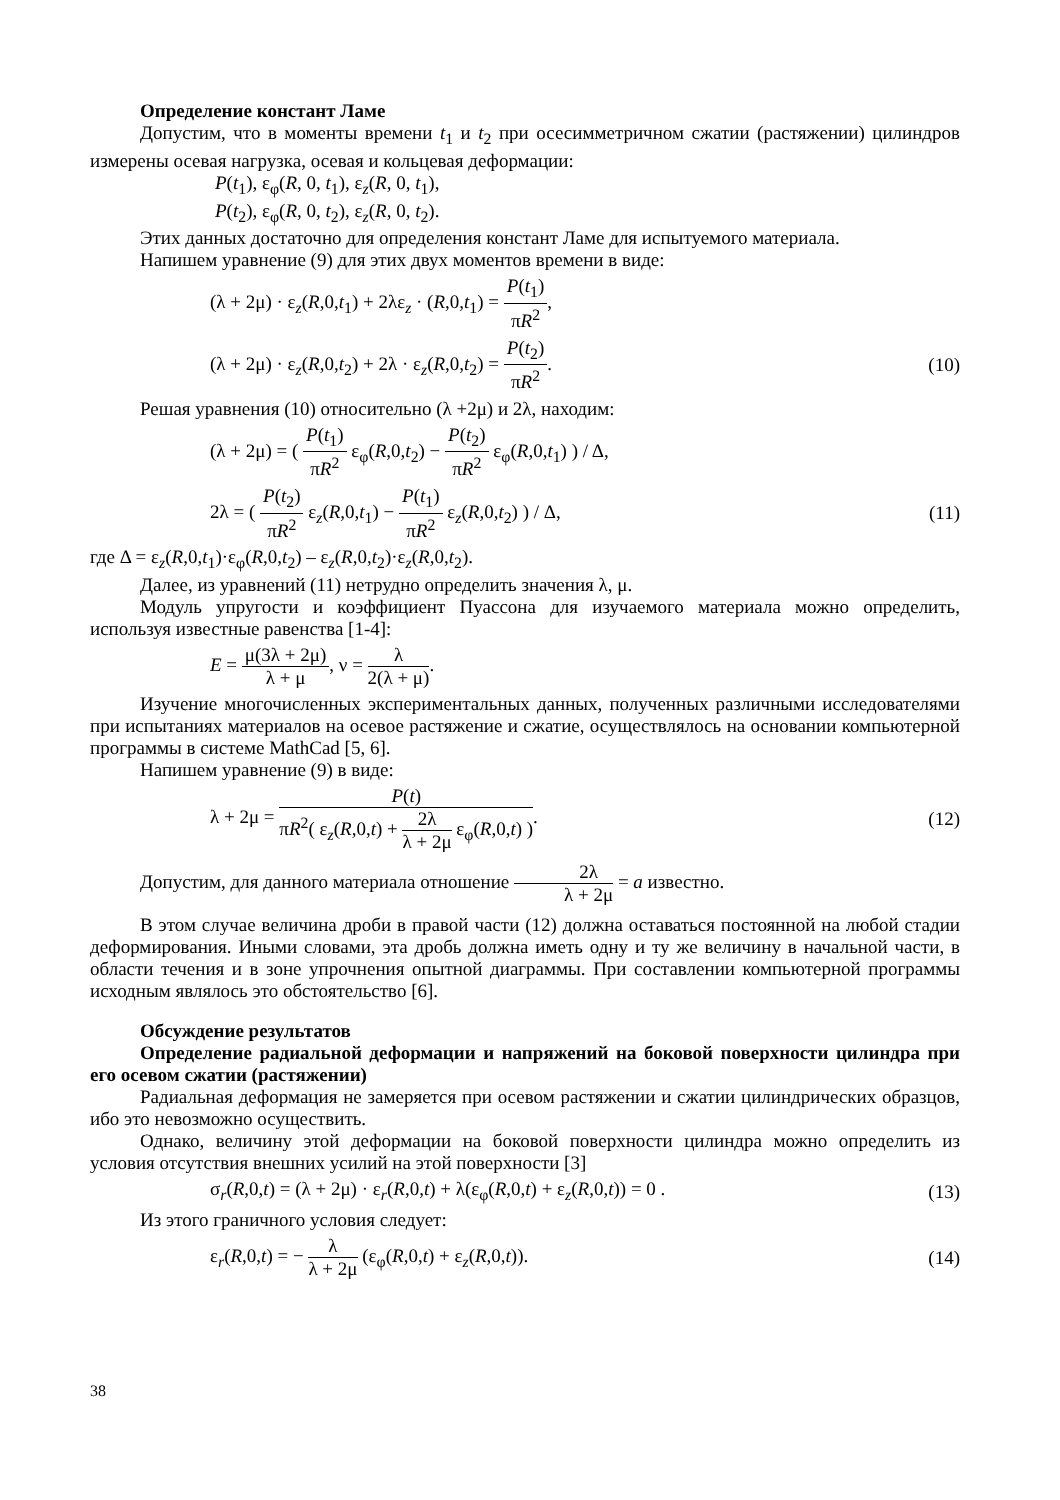Определение констант Ламе
Допустим, что в моменты времени t<sub>1</sub> и t<sub>2</sub> при осесимметричном сжатии (растяжении) цилиндров измерены осевая нагрузка, осевая и кольцевая деформации:
P(t<sub>1</sub>), ε<sub>φ</sub>(R, 0, t<sub>1</sub>), ε<sub>z</sub>(R, 0, t<sub>1</sub>),
P(t<sub>2</sub>), ε<sub>φ</sub>(R, 0, t<sub>2</sub>), ε<sub>z</sub>(R, 0, t<sub>2</sub>).
Этих данных достаточно для определения констант Ламе для испытуемого материала.
Напишем уравнение (9) для этих двух моментов времени в виде:
(λ + 2μ) · ε<sub>z</sub>(R,0,t<sub>1</sub>) + 2λε<sub>z</sub> · (R,0,t<sub>1</sub>) = P(t<sub>1</sub>) πR<sup>2</sup>,
(λ + 2μ) · ε<sub>z</sub>(R,0,t<sub>2</sub>) + 2λ · ε<sub>z</sub>(R,0,t<sub>2</sub>) = P(t<sub>2</sub>) πR<sup>2</sup>. (10)
Решая уравнения (10) относительно (λ +2μ) и 2λ, находим:
(λ + 2μ) = ( P(t<sub>1</sub>) πR<sup>2</sup> ε<sub>φ</sub>(R,0,t<sub>2</sub>) − P(t<sub>2</sub>) πR<sup>2</sup> ε<sub>φ</sub>(R,0,t<sub>1</sub>) ) / Δ,
2λ = ( P(t<sub>2</sub>) πR<sup>2</sup> ε<sub>z</sub>(R,0,t<sub>1</sub>) − P(t<sub>1</sub>) πR<sup>2</sup> ε<sub>z</sub>(R,0,t<sub>2</sub>) ) / Δ, (11)
где Δ = ε<sub>z</sub>(R,0,t<sub>1</sub>)·ε<sub>φ</sub>(R,0,t<sub>2</sub>) – ε<sub>z</sub>(R,0,t<sub>2</sub>)·ε<sub>z</sub>(R,0,t<sub>2</sub>).
Далее, из уравнений (11) нетрудно определить значения λ, μ.
Модуль упругости и коэффициент Пуассона для изучаемого материала можно определить, используя известные равенства [1-4]:
E = μ(3λ + 2μ) λ + μ, ν = λ 2(λ + μ).
Изучение многочисленных экспериментальных данных, полученных различными исследователями при испытаниях материалов на осевое растяжение и сжатие, осуществлялось на основании компьютерной программы в системе MathCad [5, 6].
Напишем уравнение (9) в виде:
λ + 2μ = P(t) πR<sup>2</sup>( ε<sub>z</sub>(R,0,t) + 2λ λ + 2μ ε<sub>φ</sub>(R,0,t) ). (12)
Допустим, для данного материала отношение 2λ λ + 2μ = a известно.
В этом случае величина дроби в правой части (12) должна оставаться постоянной на любой стадии деформирования. Иными словами, эта дробь должна иметь одну и ту же величину в начальной части, в области течения и в зоне упрочнения опытной диаграммы. При составлении компьютерной программы исходным являлось это обстоятельство [6].
Обсуждение результатов
Определение радиальной деформации и напряжений на боковой поверхности цилиндра при его осевом сжатии (растяжении)
Радиальная деформация не замеряется при осевом растяжении и сжатии цилиндрических образцов, ибо это невозможно осуществить.
Однако, величину этой деформации на боковой поверхности цилиндра можно определить из условия отсутствия внешних усилий на этой поверхности [3]
σ<sub>r</sub>(R,0,t) = (λ + 2μ) · ε<sub>r</sub>(R,0,t) + λ(ε<sub>φ</sub>(R,0,t) + ε<sub>z</sub>(R,0,t)) = 0 . (13)
Из этого граничного условия следует:
ε<sub>r</sub>(R,0,t) = − λ λ + 2μ (ε<sub>φ</sub>(R,0,t) + ε<sub>z</sub>(R,0,t)). (14)
38